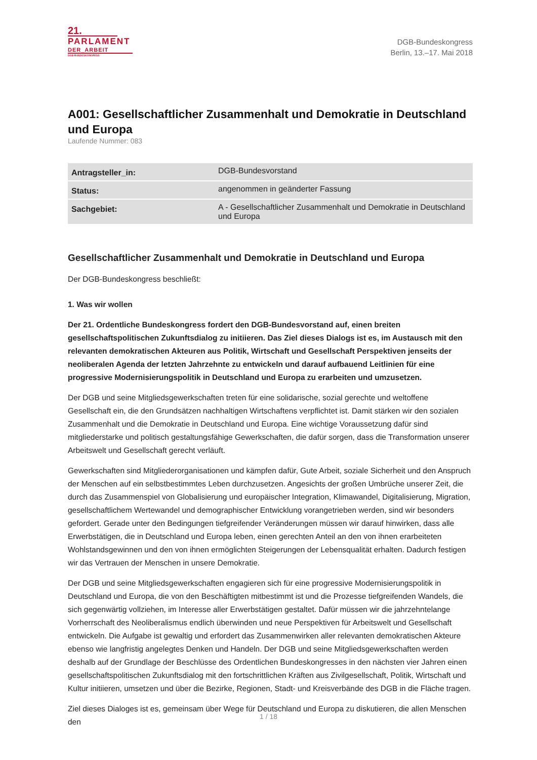21.
PARLAMENT
DER_ARBEIT
DGB-BUNDESKONGRESS
DGB-Bundeskongress
Berlin, 13.–17. Mai 2018
A001: Gesellschaftlicher Zusammenhalt und Demokratie in Deutschland und Europa
Laufende Nummer: 083
| Antragsteller_in: | DGB-Bundesvorstand |
| Status: | angenommen in geänderter Fassung |
| Sachgebiet: | A - Gesellschaftlicher Zusammenhalt und Demokratie in Deutschland und Europa |
Gesellschaftlicher Zusammenhalt und Demokratie in Deutschland und Europa
Der DGB-Bundeskongress beschließt:
1. Was wir wollen
Der 21. Ordentliche Bundeskongress fordert den DGB-Bundesvorstand auf, einen breiten gesellschaftspolitischen Zukunftsdialog zu initiieren. Das Ziel dieses Dialogs ist es, im Austausch mit den relevanten demokratischen Akteuren aus Politik, Wirtschaft und Gesellschaft Perspektiven jenseits der neoliberalen Agenda der letzten Jahrzehnte zu entwickeln und darauf aufbauend Leitlinien für eine progressive Modernisierungspolitik in Deutschland und Europa zu erarbeiten und umzusetzen.
Der DGB und seine Mitgliedsgewerkschaften treten für eine solidarische, sozial gerechte und weltoffene Gesellschaft ein, die den Grundsätzen nachhaltigen Wirtschaftens verpflichtet ist. Damit stärken wir den sozialen Zusammenhalt und die Demokratie in Deutschland und Europa. Eine wichtige Voraussetzung dafür sind mitgliederstarke und politisch gestaltungsfähige Gewerkschaften, die dafür sorgen, dass die Transformation unserer Arbeitswelt und Gesellschaft gerecht verläuft.
Gewerkschaften sind Mitgliederorganisationen und kämpfen dafür, Gute Arbeit, soziale Sicherheit und den Anspruch der Menschen auf ein selbstbestimmtes Leben durchzusetzen. Angesichts der großen Umbrüche unserer Zeit, die durch das Zusammenspiel von Globalisierung und europäischer Integration, Klimawandel, Digitalisierung, Migration, gesellschaftlichem Wertewandel und demographischer Entwicklung vorangetrieben werden, sind wir besonders gefordert. Gerade unter den Bedingungen tiefgreifender Veränderungen müssen wir darauf hinwirken, dass alle Erwerbstätigen, die in Deutschland und Europa leben, einen gerechten Anteil an den von ihnen erarbeiteten Wohlstandsgewinnen und den von ihnen ermöglichten Steigerungen der Lebensqualität erhalten. Dadurch festigen wir das Vertrauen der Menschen in unsere Demokratie.
Der DGB und seine Mitgliedsgewerkschaften engagieren sich für eine progressive Modernisierungspolitik in Deutschland und Europa, die von den Beschäftigten mitbestimmt ist und die Prozesse tiefgreifenden Wandels, die sich gegenwärtig vollziehen, im Interesse aller Erwerbstätigen gestaltet. Dafür müssen wir die jahrzehntelange Vorherrschaft des Neoliberalismus endlich überwinden und neue Perspektiven für Arbeitswelt und Gesellschaft entwickeln. Die Aufgabe ist gewaltig und erfordert das Zusammenwirken aller relevanten demokratischen Akteure ebenso wie langfristig angelegtes Denken und Handeln. Der DGB und seine Mitgliedsgewerkschaften werden deshalb auf der Grundlage der Beschlüsse des Ordentlichen Bundeskongresses in den nächsten vier Jahren einen gesellschaftspolitischen Zukunftsdialog mit den fortschrittlichen Kräften aus Zivilgesellschaft, Politik, Wirtschaft und Kultur initiieren, umsetzen und über die Bezirke, Regionen, Stadt- und Kreisverbände des DGB in die Fläche tragen.
Ziel dieses Dialoges ist es, gemeinsam über Wege für Deutschland und Europa zu diskutieren, die allen Menschen den
1 / 18